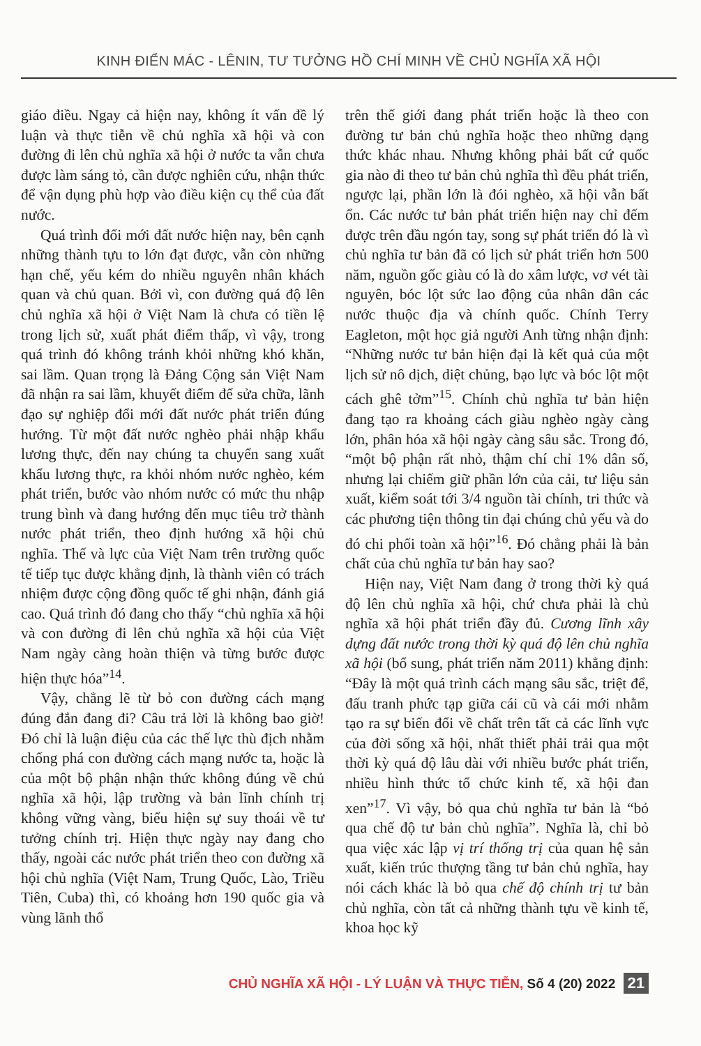KINH ĐIỂN MÁC - LÊNIN, TƯ TƯỞNG HỒ CHÍ MINH VỀ CHỦ NGHĨA XÃ HỘI
giáo điều. Ngay cả hiện nay, không ít vấn đề lý luận và thực tiễn về chủ nghĩa xã hội và con đường đi lên chủ nghĩa xã hội ở nước ta vẫn chưa được làm sáng tỏ, cần được nghiên cứu, nhận thức để vận dụng phù hợp vào điều kiện cụ thể của đất nước.
Quá trình đổi mới đất nước hiện nay, bên cạnh những thành tựu to lớn đạt được, vẫn còn những hạn chế, yếu kém do nhiều nguyên nhân khách quan và chủ quan. Bởi vì, con đường quá độ lên chủ nghĩa xã hội ở Việt Nam là chưa có tiền lệ trong lịch sử, xuất phát điểm thấp, vì vậy, trong quá trình đó không tránh khỏi những khó khăn, sai lầm. Quan trọng là Đảng Cộng sản Việt Nam đã nhận ra sai lầm, khuyết điểm để sửa chữa, lãnh đạo sự nghiệp đổi mới đất nước phát triển đúng hướng. Từ một đất nước nghèo phải nhập khẩu lương thực, đến nay chúng ta chuyển sang xuất khẩu lương thực, ra khỏi nhóm nước nghèo, kém phát triển, bước vào nhóm nước có mức thu nhập trung bình và đang hướng đến mục tiêu trở thành nước phát triển, theo định hướng xã hội chủ nghĩa. Thế và lực của Việt Nam trên trường quốc tế tiếp tục được khẳng định, là thành viên có trách nhiệm được cộng đồng quốc tế ghi nhận, đánh giá cao. Quá trình đó đang cho thấy “chủ nghĩa xã hội và con đường đi lên chủ nghĩa xã hội của Việt Nam ngày càng hoàn thiện và từng bước được hiện thực hóa”<sup>14</sup>.
Vậy, chẳng lẽ từ bỏ con đường cách mạng đúng đắn đang đi? Câu trả lời là không bao giờ! Đó chỉ là luận điệu của các thế lực thù địch nhằm chống phá con đường cách mạng nước ta, hoặc là của một bộ phận nhận thức không đúng về chủ nghĩa xã hội, lập trường và bản lĩnh chính trị không vững vàng, biểu hiện sự suy thoái về tư tưởng chính trị. Hiện thực ngày nay đang cho thấy, ngoài các nước phát triển theo con đường xã hội chủ nghĩa (Việt Nam, Trung Quốc, Lào, Triều Tiên, Cuba) thì, có khoảng hơn 190 quốc gia và vùng lãnh thổ
trên thế giới đang phát triển hoặc là theo con đường tư bản chủ nghĩa hoặc theo những dạng thức khác nhau. Nhưng không phải bất cứ quốc gia nào đi theo tư bản chủ nghĩa thì đều phát triển, ngược lại, phần lớn là đói nghèo, xã hội vẫn bất ổn. Các nước tư bản phát triển hiện nay chỉ đếm được trên đầu ngón tay, song sự phát triển đó là vì chủ nghĩa tư bản đã có lịch sử phát triển hơn 500 năm, nguồn gốc giàu có là do xâm lược, vơ vét tài nguyên, bóc lột sức lao động của nhân dân các nước thuộc địa và chính quốc. Chính Terry Eagleton, một học giả người Anh từng nhận định: “Những nước tư bản hiện đại là kết quả của một lịch sử nô dịch, diệt chủng, bạo lực và bóc lột một cách ghê tởm”<sup>15</sup>. Chính chủ nghĩa tư bản hiện đang tạo ra khoảng cách giàu nghèo ngày càng lớn, phân hóa xã hội ngày càng sâu sắc. Trong đó, “một bộ phận rất nhỏ, thậm chí chỉ 1% dân số, nhưng lại chiếm giữ phần lớn của cải, tư liệu sản xuất, kiểm soát tới 3/4 nguồn tài chính, tri thức và các phương tiện thông tin đại chúng chủ yếu và do đó chi phối toàn xã hội”<sup>16</sup>. Đó chẳng phải là bản chất của chủ nghĩa tư bản hay sao?
Hiện nay, Việt Nam đang ở trong thời kỳ quá độ lên chủ nghĩa xã hội, chứ chưa phải là chủ nghĩa xã hội phát triển đầy đủ. Cương lĩnh xây dựng đất nước trong thời kỳ quá độ lên chủ nghĩa xã hội (bổ sung, phát triển năm 2011) khẳng định: “Đây là một quá trình cách mạng sâu sắc, triệt để, đấu tranh phức tạp giữa cái cũ và cái mới nhằm tạo ra sự biến đổi về chất trên tất cả các lĩnh vực của đời sống xã hội, nhất thiết phải trải qua một thời kỳ quá độ lâu dài với nhiều bước phát triển, nhiều hình thức tổ chức kinh tế, xã hội đan xen”<sup>17</sup>. Vì vậy, bỏ qua chủ nghĩa tư bản là “bỏ qua chế độ tư bản chủ nghĩa”. Nghĩa là, chỉ bỏ qua việc xác lập vị trí thống trị của quan hệ sản xuất, kiến trúc thượng tầng tư bản chủ nghĩa, hay nói cách khác là bỏ qua chế độ chính trị tư bản chủ nghĩa, còn tất cả những thành tựu về kinh tế, khoa học kỹ
CHỦ NGHĨA XÃ HỘI - LÝ LUẬN VÀ THỰC TIỄN, Số 4 (20) 2022 21